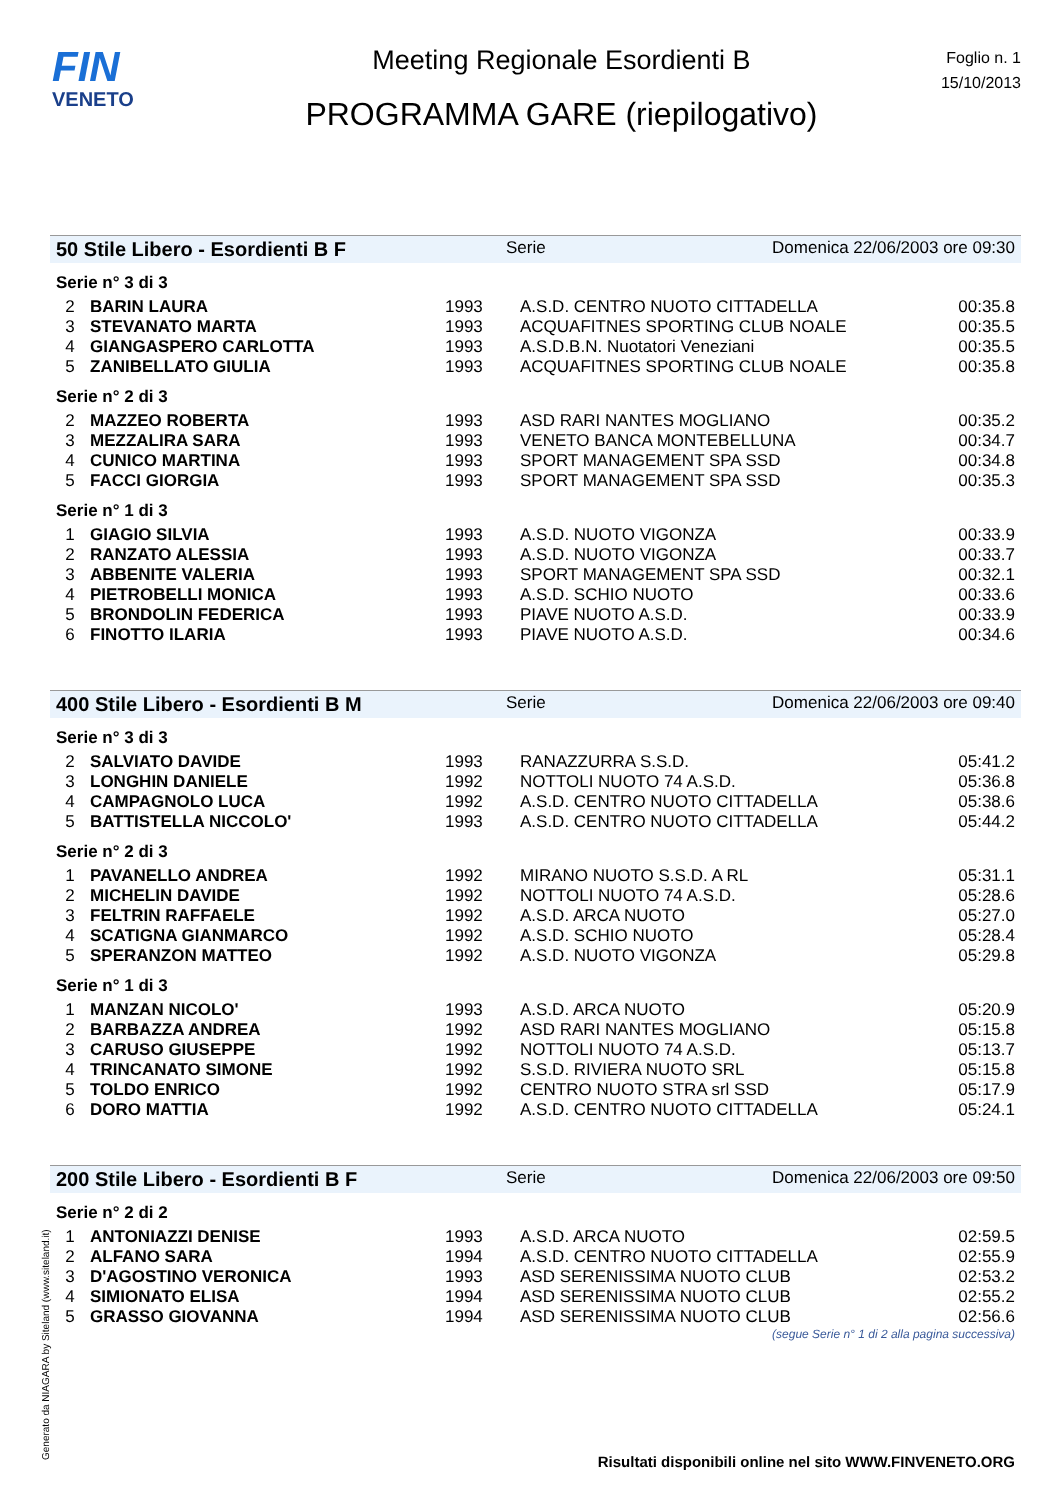FIN
VENETO
Meeting Regionale Esordienti B
PROGRAMMA GARE (riepilogativo)
Foglio n. 1
15/10/2013
50 Stile Libero - Esordienti B F Serie Domenica 22/06/2003 ore 09:30
Serie n° 3 di 3
| 2 | BARIN LAURA | 1993 | A.S.D. CENTRO NUOTO CITTADELLA | 00:35.8 |
| 3 | STEVANATO MARTA | 1993 | ACQUAFITNES SPORTING CLUB NOALE | 00:35.5 |
| 4 | GIANGASPERO CARLOTTA | 1993 | A.S.D.B.N. Nuotatori Veneziani | 00:35.5 |
| 5 | ZANIBELLATO GIULIA | 1993 | ACQUAFITNES SPORTING CLUB NOALE | 00:35.8 |
Serie n° 2 di 3
| 2 | MAZZEO ROBERTA | 1993 | ASD RARI NANTES MOGLIANO | 00:35.2 |
| 3 | MEZZALIRA SARA | 1993 | VENETO BANCA MONTEBELLUNA | 00:34.7 |
| 4 | CUNICO MARTINA | 1993 | SPORT MANAGEMENT SPA SSD | 00:34.8 |
| 5 | FACCI GIORGIA | 1993 | SPORT MANAGEMENT SPA SSD | 00:35.3 |
Serie n° 1 di 3
| 1 | GIAGIO SILVIA | 1993 | A.S.D. NUOTO VIGONZA | 00:33.9 |
| 2 | RANZATO ALESSIA | 1993 | A.S.D. NUOTO VIGONZA | 00:33.7 |
| 3 | ABBENITE VALERIA | 1993 | SPORT MANAGEMENT SPA SSD | 00:32.1 |
| 4 | PIETROBELLI MONICA | 1993 | A.S.D. SCHIO NUOTO | 00:33.6 |
| 5 | BRONDOLIN FEDERICA | 1993 | PIAVE NUOTO A.S.D. | 00:33.9 |
| 6 | FINOTTO ILARIA | 1993 | PIAVE NUOTO A.S.D. | 00:34.6 |
400 Stile Libero - Esordienti B M Serie Domenica 22/06/2003 ore 09:40
Serie n° 3 di 3
| 2 | SALVIATO DAVIDE | 1993 | RANAZZURRA S.S.D. | 05:41.2 |
| 3 | LONGHIN DANIELE | 1992 | NOTTOLI NUOTO 74 A.S.D. | 05:36.8 |
| 4 | CAMPAGNOLO LUCA | 1992 | A.S.D. CENTRO NUOTO CITTADELLA | 05:38.6 |
| 5 | BATTISTELLA NICCOLO' | 1993 | A.S.D. CENTRO NUOTO CITTADELLA | 05:44.2 |
Serie n° 2 di 3
| 1 | PAVANELLO ANDREA | 1992 | MIRANO NUOTO S.S.D. A RL | 05:31.1 |
| 2 | MICHELIN DAVIDE | 1992 | NOTTOLI NUOTO 74 A.S.D. | 05:28.6 |
| 3 | FELTRIN RAFFAELE | 1992 | A.S.D. ARCA NUOTO | 05:27.0 |
| 4 | SCATIGNA GIANMARCO | 1992 | A.S.D. SCHIO NUOTO | 05:28.4 |
| 5 | SPERANZON MATTEO | 1992 | A.S.D. NUOTO VIGONZA | 05:29.8 |
Serie n° 1 di 3
| 1 | MANZAN NICOLO' | 1993 | A.S.D. ARCA NUOTO | 05:20.9 |
| 2 | BARBAZZA ANDREA | 1992 | ASD RARI NANTES MOGLIANO | 05:15.8 |
| 3 | CARUSO GIUSEPPE | 1992 | NOTTOLI NUOTO 74 A.S.D. | 05:13.7 |
| 4 | TRINCANATO SIMONE | 1992 | S.S.D. RIVIERA NUOTO SRL | 05:15.8 |
| 5 | TOLDO ENRICO | 1992 | CENTRO NUOTO STRA srl SSD | 05:17.9 |
| 6 | DORO MATTIA | 1992 | A.S.D. CENTRO NUOTO CITTADELLA | 05:24.1 |
200 Stile Libero - Esordienti B F Serie Domenica 22/06/2003 ore 09:50
Serie n° 2 di 2
| 1 | ANTONIAZZI DENISE | 1993 | A.S.D. ARCA NUOTO | 02:59.5 |
| 2 | ALFANO SARA | 1994 | A.S.D. CENTRO NUOTO CITTADELLA | 02:55.9 |
| 3 | D'AGOSTINO VERONICA | 1993 | ASD SERENISSIMA NUOTO CLUB | 02:53.2 |
| 4 | SIMIONATO ELISA | 1994 | ASD SERENISSIMA NUOTO CLUB | 02:55.2 |
| 5 | GRASSO GIOVANNA | 1994 | ASD SERENISSIMA NUOTO CLUB | 02:56.6 |
(segue Serie n° 1 di 2 alla pagina successiva)
Generato da NIAGARA by Siteland (www.siteland.it)
Risultati disponibili online nel sito WWW.FINVENETO.ORG